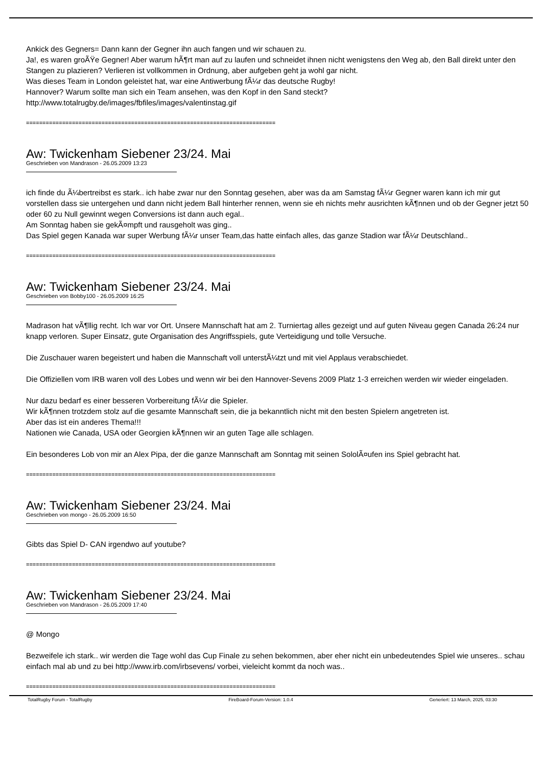Ankick des Gegners= Dann kann der Gegner ihn auch fangen und wir schauen zu.
Ja!, es waren groÃŸe Gegner! Aber warum hÃ¶rt man auf zu laufen und schneidet ihnen nicht wenigstens den Weg ab, den Ball direkt unter den Stangen zu plazieren? Verlieren ist vollkommen in Ordnung, aber aufgeben geht ja wohl gar nicht.
Was dieses Team in London geleistet hat, war eine Antiwerbung fÃ¼r das deutsche Rugby!
Hannover? Warum sollte man sich ein Team ansehen, was den Kopf in den Sand steckt?
http://www.totalrugby.de/images/fbfiles/images/valentinstag.gif
============================================================================
Aw: Twickenham Siebener 23/24. Mai
Geschrieben von Mandrason - 26.05.2009 13:23
ich finde du Ã¼bertreibst es stark.. ich habe zwar nur den Sonntag gesehen, aber was da am Samstag fÃ¼r Gegner waren kann ich mir gut vorstellen dass sie untergehen und dann nicht jedem Ball hinterher rennen, wenn sie eh nichts mehr ausrichten kÃ¶nnen und ob der Gegner jetzt 50 oder 60 zu Null gewinnt wegen Conversions ist dann auch egal..
Am Sonntag haben sie gekÃ¤mpft und rausgeholt was ging..
Das Spiel gegen Kanada war super Werbung fÃ¼r unser Team,das hatte einfach alles, das ganze Stadion war fÃ¼r Deutschland..
============================================================================
Aw: Twickenham Siebener 23/24. Mai
Geschrieben von Bobby100 - 26.05.2009 16:25
Madrason hat vÃ¶llig recht. Ich war vor Ort. Unsere Mannschaft hat am 2. Turniertag alles gezeigt und auf guten Niveau gegen Canada 26:24 nur knapp verloren. Super Einsatz, gute Organisation des Angriffsspiels, gute Verteidigung und tolle Versuche.
Die Zuschauer waren begeistert und haben die Mannschaft voll unterstÃ¼tzt und mit viel Applaus verabschiedet.
Die Offiziellen vom IRB waren voll des Lobes und wenn wir bei den Hannover-Sevens 2009 Platz 1-3 erreichen werden wir wieder eingeladen.
Nur dazu bedarf es einer besseren Vorbereitung fÃ¼r die Spieler.
Wir kÃ¶nnen trotzdem stolz auf die gesamte Mannschaft sein, die ja bekanntlich nicht mit den besten Spielern angetreten ist.
Aber das ist ein anderes Thema!!!
Nationen wie Canada, USA oder Georgien kÃ¶nnen wir an guten Tage alle schlagen.
Ein besonderes Lob von mir an Alex Pipa, der die ganze Mannschaft am Sonntag mit seinen SololÃ¤ufen ins Spiel gebracht hat.
============================================================================
Aw: Twickenham Siebener 23/24. Mai
Geschrieben von mongo - 26.05.2009 16:50
Gibts das Spiel D- CAN irgendwo auf youtube?
============================================================================
Aw: Twickenham Siebener 23/24. Mai
Geschrieben von Mandrason - 26.05.2009 17:40
@ Mongo
Bezweifele ich stark.. wir werden die Tage wohl das Cup Finale zu sehen bekommen, aber eher nicht ein unbedeutendes Spiel wie unseres.. schau einfach mal ab und zu bei http://www.irb.com/irbsevens/ vorbei, vieleicht kommt da noch was..
============================================================================
TotalRugby Forum - TotalRugby FireBoard-Forum-Version: 1.0.4 Generiert: 13 March, 2025, 03:30